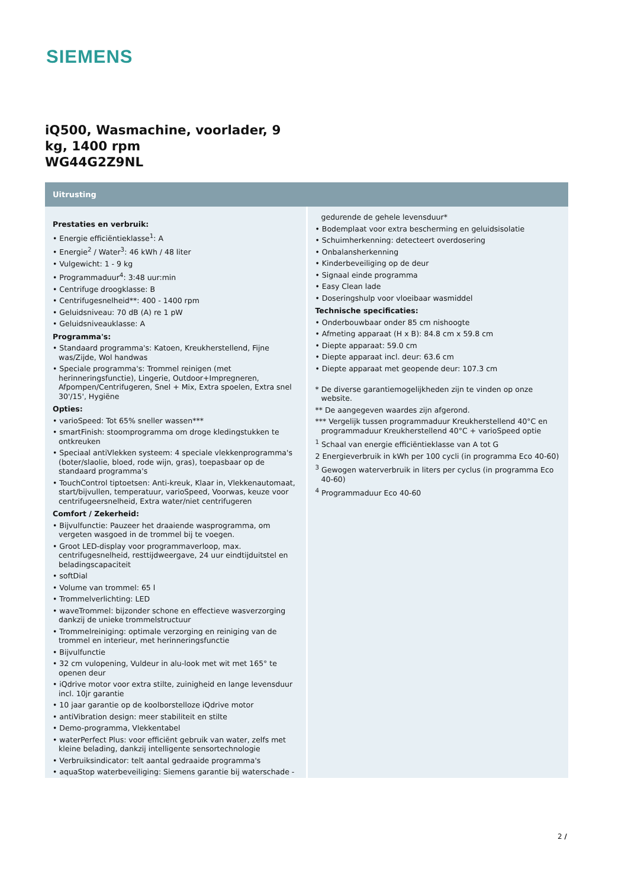SIEMENS
iQ500, Wasmachine, voorlader, 9 kg, 1400 rpm
WG44G2Z9NL
Uitrusting
Prestaties en verbruik:
• Energie efficiëntieklasse<sup>1</sup>: A
• Energie<sup>2</sup> / Water<sup>3</sup>: 46 kWh / 48 liter
• Vulgewicht: 1 - 9 kg
• Programmaduur<sup>4</sup>: 3:48 uur:min
• Centrifuge droogklasse: B
• Centrifugesnelheid**: 400 - 1400 rpm
• Geluidsniveau: 70 dB (A) re 1 pW
• Geluidsniveauklasse: A
Programma's:
• Standaard programma's: Katoen, Kreukherstellend, Fijne was/Zijde, Wol handwas
• Speciale programma's: Trommel reinigen (met herinneringsfunctie), Lingerie, Outdoor+Impregneren, Afpompen/Centrifugeren, Snel + Mix, Extra spoelen, Extra snel 30'/15', Hygiëne
Opties:
• varioSpeed: Tot 65% sneller wassen***
• smartFinish: stoomprogramma om droge kledingstukken te ontkreuken
• Speciaal antiVlekken systeem: 4 speciale vlekkenprogramma's (boter/slaolie, bloed, rode wijn, gras), toepasbaar op de standaard programma's
• TouchControl tiptoetsen: Anti-kreuk, Klaar in, Vlekkenautomaat, start/bijvullen, temperatuur, varioSpeed, Voorwas, keuze voor centrifugeersnelheid, Extra water/niet centrifugeren
Comfort / Zekerheid:
• Bijvulfunctie: Pauzeer het draaiende wasprogramma, om vergeten wasgoed in de trommel bij te voegen.
• Groot LED-display voor programmaverloop, max. centrifugesnelheid, resttijdweergave, 24 uur eindtijduitstel en beladingscapaciteit
• softDial
• Volume van trommel: 65 l
• Trommelverlichting: LED
• waveTrommel: bijzonder schone en effectieve wasverzorging dankzij de unieke trommelstructuur
• Trommelreiniging: optimale verzorging en reiniging van de trommel en interieur, met herinneringsfunctie
• Bijvulfunctie
• 32 cm vulopening, Vuldeur in alu-look met wit met 165° te openen deur
• iQdrive motor voor extra stilte, zuinigheid en lange levensduur incl. 10jr garantie
• 10 jaar garantie op de koolborstelloze iQdrive motor
• antiVibration design: meer stabiliteit en stilte
• Demo-programma, Vlekkentabel
• waterPerfect Plus: voor efficiënt gebruik van water, zelfs met kleine belading, dankzij intelligente sensortechnologie
• Verbruiksindicator: telt aantal gedraaide programma's
• aquaStop waterbeveiliging: Siemens garantie bij waterschade -
gedurende de gehele levensduur*
• Bodemplaat voor extra bescherming en geluidsisolatie
• Schuimherkenning: detecteert overdosering
• Onbalansherkenning
• Kinderbeveiliging op de deur
• Signaal einde programma
• Easy Clean lade
• Doseringshulp voor vloeibaar wasmiddel
Technische specificaties:
• Onderbouwbaar onder 85 cm nishoogte
• Afmeting apparaat (H x B): 84.8 cm x 59.8 cm
• Diepte apparaat: 59.0 cm
• Diepte apparaat incl. deur: 63.6 cm
• Diepte apparaat met geopende deur: 107.3 cm
* De diverse garantiemogelijkheden zijn te vinden op onze website.
** De aangegeven waardes zijn afgerond.
*** Vergelijk tussen programmaduur Kreukherstellend 40°C en programmaduur Kreukherstellend 40°C + varioSpeed optie
<sup>1</sup> Schaal van energie efficiëntieklasse van A tot G
2 Energieverbruik in kWh per 100 cycli (in programma Eco 40-60)
<sup>3</sup> Gewogen waterverbruik in liters per cyclus (in programma Eco 40-60)
<sup>4</sup> Programmaduur Eco 40-60
2 /